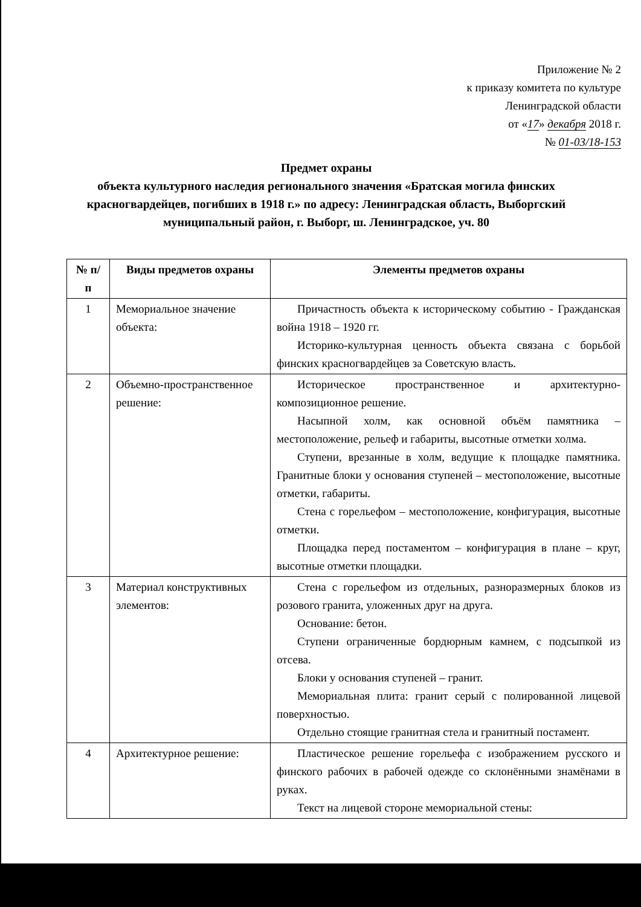Приложение № 2
к приказу комитета по культуре
Ленинградской области
от «17» декабря 2018 г.
№ 01-03/18-153
Предмет охраны
объекта культурного наследия регионального значения «Братская могила финских красногвардейцев, погибших в 1918 г.» по адресу: Ленинградская область, Выборгский муниципальный район, г. Выборг, ш. Ленинградское, уч. 80
| № п/п | Виды предметов охраны | Элементы предметов охраны |
| --- | --- | --- |
| 1 | Мемориальное значение объекта: | Причастность объекта к историческому событию - Гражданская война 1918 – 1920 гг. Историко-культурная ценность объекта связана с борьбой финских красногвардейцев за Советскую власть. |
| 2 | Объемно-пространственное решение: | Историческое пространственное и архитектурно-композиционное решение. Насыпной холм, как основной объём памятника – местоположение, рельеф и габариты, высотные отметки холма. Ступени, врезанные в холм, ведущие к площадке памятника. Гранитные блоки у основания ступеней – местоположение, высотные отметки, габариты. Стена с горельефом – местоположение, конфигурация, высотные отметки. Площадка перед постаментом – конфигурация в плане – круг, высотные отметки площадки. |
| 3 | Материал конструктивных элементов: | Стена с горельефом из отдельных, разноразмерных блоков из розового гранита, уложенных друг на друга. Основание: бетон. Ступени ограниченные бордюрным камнем, с подсыпкой из отсева. Блоки у основания ступеней – гранит. Мемориальная плита: гранит серый с полированной лицевой поверхностью. Отдельно стоящие гранитная стела и гранитный постамент. |
| 4 | Архитектурное решение: | Пластическое решение горельефа с изображением русского и финского рабочих в рабочей одежде со склонёнными знамёнами в руках. Текст на лицевой стороне мемориальной стены: |